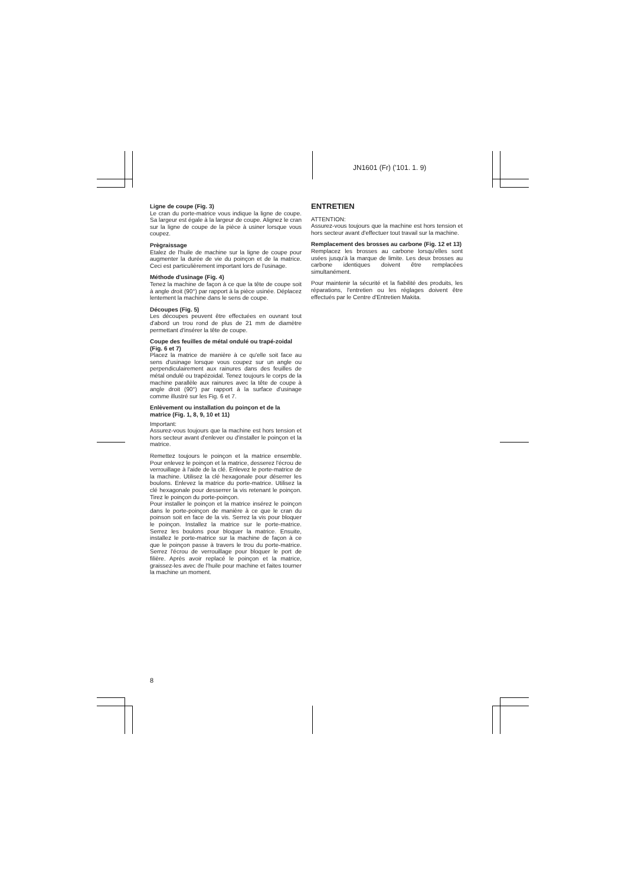JN1601 (Fr) ('101. 1. 9)
Ligne de coupe (Fig. 3)
Le cran du porte-matrice vous indique la ligne de coupe. Sa largeur est égale à la largeur de coupe. Alignez le cran sur la ligne de coupe de la pièce à usiner lorsque vous coupez.
Prègraissage
Etalez de l'huile de machine sur la ligne de coupe pour augmenter la durée de vie du poinçon et de la matrice. Ceci est particulièrement important lors de l'usinage.
Méthode d'usinage (Fig. 4)
Tenez la machine de façon à ce que la tête de coupe soit à angle droit (90°) par rapport à la pièce usinée. Déplacez lentement la machine dans le sens de coupe.
Découpes (Fig. 5)
Les découpes peuvent être effectuées en ouvrant tout d'abord un trou rond de plus de 21 mm de diamètre permettant d'insérer la tête de coupe.
Coupe des feuilles de métal ondulé ou trapé-zoidal (Fig. 6 et 7)
Placez la matrice de manière à ce qu'elle soit face au sens d'usinage lorsque vous coupez sur un angle ou perpendiculairement aux rainures dans des feuilles de métal ondulé ou trapézoidal. Tenez toujours le corps de la machine parallèle aux rainures avec la tête de coupe à angle droit (90°) par rapport à la surface d'usinage comme illustré sur les Fig. 6 et 7.
Enlèvement ou installation du poinçon et de la matrice (Fig. 1, 8, 9, 10 et 11)
Important:
Assurez-vous toujours que la machine est hors tension et hors secteur avant d'enlever ou d'installer le poinçon et la matrice.
Remettez toujours le poinçon et la matrice ensemble. Pour enlevez le poinçon et la matrice, desserez l'écrou de verrouillage à l'aide de la clé. Enlevez le porte-matrice de la machine. Utilisez la clé hexagonale pour déserrer les boulons. Enlevez la matrice du porte-matrice. Utilisez la clé hexagonale pour desserrer la vis retenant le poinçon. Tirez le poinçon du porte-poinçon.
Pour installer le poinçon et la matrice insérez le poinçon dans le porte-poinçon de manière à ce que le cran du poinson soit en face de la vis. Serrez la vis pour bloquer le poinçon. Installez la matrice sur le porte-matrice. Serrez les boulons pour bloquer la matrice. Ensuite, installez le porte-matrice sur la machine de façon à ce que le poinçon passe à travers le trou du porte-matrice. Serrez l'écrou de verrouillage pour bloquer le port de filière. Après avoir replacé le poinçon et la matrice, graissez-les avec de l'huile pour machine et faites tourner la machine un moment.
ENTRETIEN
ATTENTION:
Assurez-vous toujours que la machine est hors tension et hors secteur avant d'effectuer tout travail sur la machine.
Remplacement des brosses au carbone (Fig. 12 et 13)
Remplacez les brosses au carbone lorsqu'elles sont usées jusqu'à la marque de limite. Les deux brosses au carbone identiques doivent être remplacées simultanément.
Pour maintenir la sécurité et la fiabilité des produits, les réparations, l'entretien ou les réglages doivent être effectués par le Centre d'Entretien Makita.
8